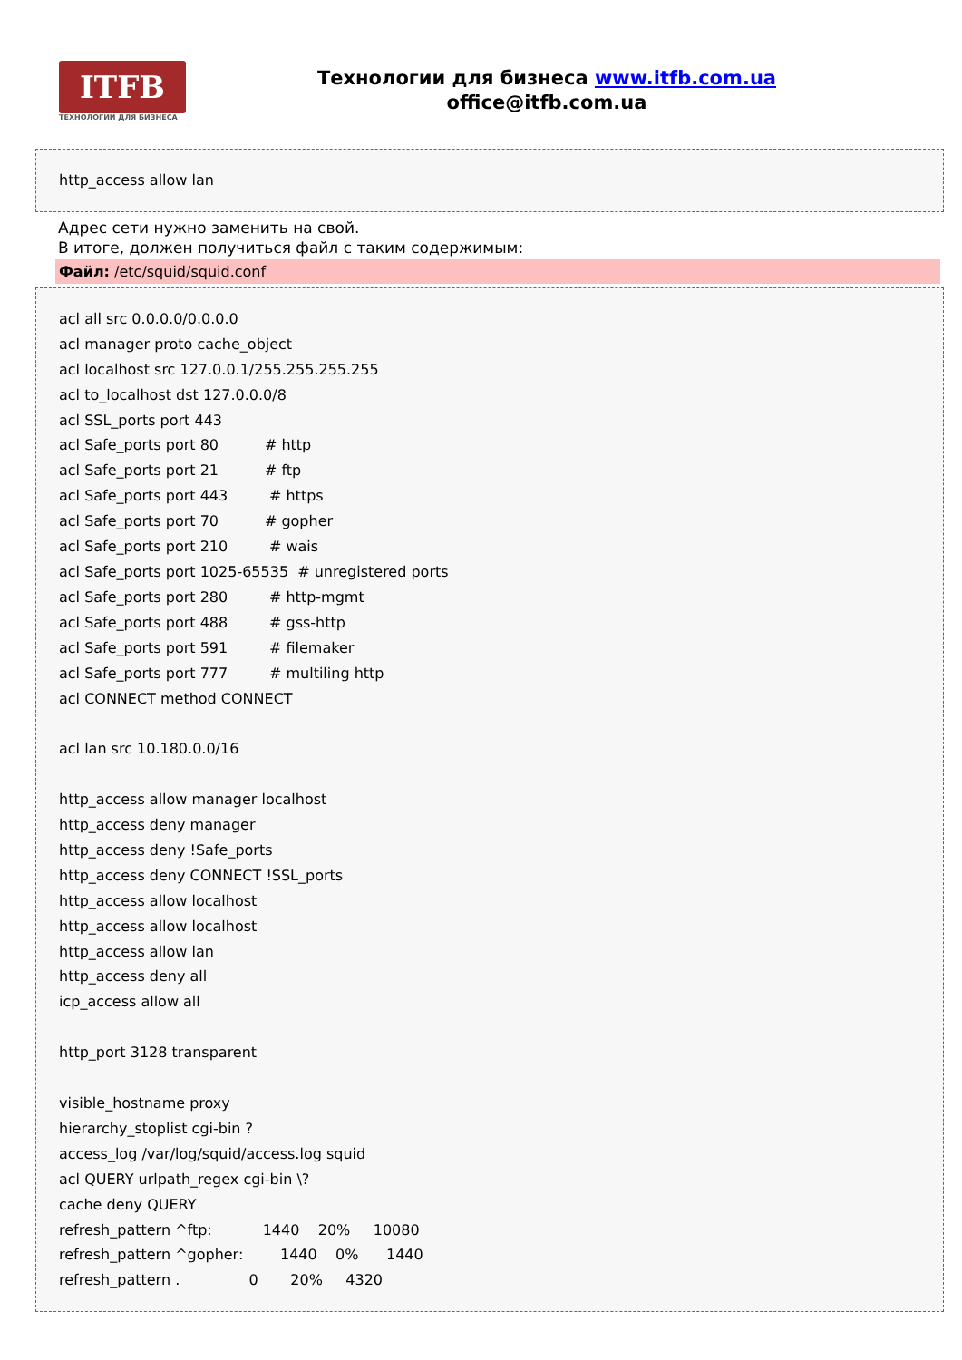ITFB
ТЕХНОЛОГИИ ДЛЯ БИЗНЕСА
Технологии для бизнеса www.itfb.com.ua
office@itfb.com.ua
http_access allow lan
Адрес сети нужно заменить на свой.
В итоге, должен получиться файл с таким содержимым:
Файл: /etc/squid/squid.conf
acl all src 0.0.0.0/0.0.0.0 acl manager proto cache_object acl localhost src 127.0.0.1/255.255.255.255 acl to_localhost dst 127.0.0.0/8 acl SSL_ports port 443 acl Safe_ports port 80 # http acl Safe_ports port 21 # ftp acl Safe_ports port 443 # https acl Safe_ports port 70 # gopher acl Safe_ports port 210 # wais acl Safe_ports port 1025-65535 # unregistered ports acl Safe_ports port 280 # http-mgmt acl Safe_ports port 488 # gss-http acl Safe_ports port 591 # filemaker acl Safe_ports port 777 # multiling http acl CONNECT method CONNECT acl lan src 10.180.0.0/16 http_access allow manager localhost http_access deny manager http_access deny !Safe_ports http_access deny CONNECT !SSL_ports http_access allow localhost http_access allow localhost http_access allow lan http_access deny all icp_access allow all http_port 3128 transparent visible_hostname proxy hierarchy_stoplist cgi-bin ? access_log /var/log/squid/access.log squid acl QUERY urlpath_regex cgi-bin \? cache deny QUERY refresh_pattern ^ftp: 1440 20% 10080 refresh_pattern ^gopher: 1440 0% 1440 refresh_pattern . 0 20% 4320